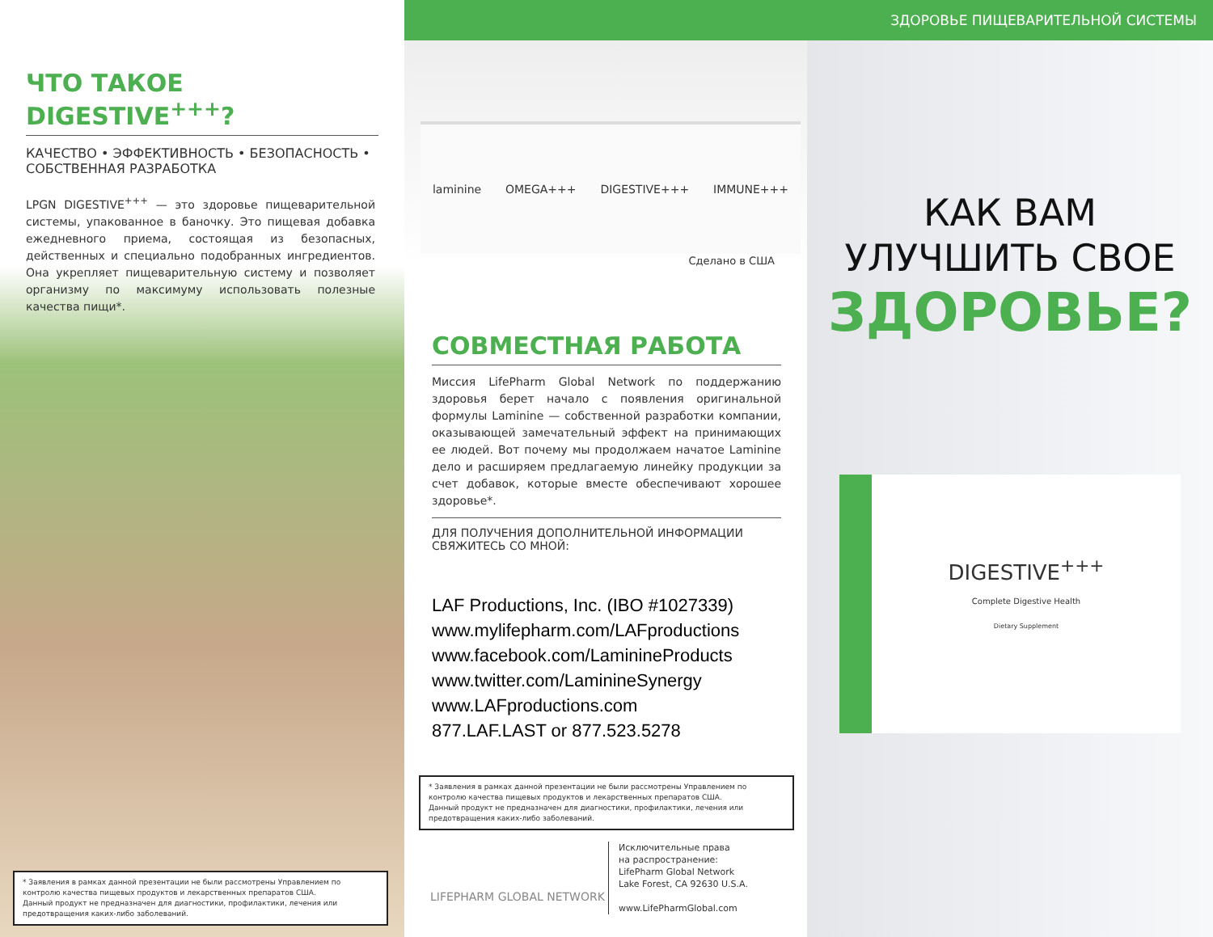ЧТО ТАКОЕ DIGESTIVE<sup>+++</sup>?
КАЧЕСТВО • ЭФФЕКТИВНОСТЬ • БЕЗОПАСНОСТЬ • СОБСТВЕННАЯ РАЗРАБОТКА
LPGN DIGESTIVE<sup>+++</sup> — это здоровье пищеварительной системы, упакованное в баночку. Это пищевая добавка ежедневного приема, состоящая из безопасных, действенных и специально подобранных ингредиентов. Она укрепляет пищеварительную систему и позволяет организму по максимуму использовать полезные качества пищи*.
* Заявления в рамках данной презентации не были рассмотрены Управлением по контролю качества пищевых продуктов и лекарственных препаратов США.
Данный продукт не предназначен для диагностики, профилактики, лечения или предотвращения каких-либо заболеваний.
laminine OMEGA+++ DIGESTIVE+++ IMMUNE+++
Сделано в США
СОВМЕСТНАЯ РАБОТА
Миссия LifePharm Global Network по поддержанию здоровья берет начало с появления оригинальной формулы Laminine — собственной разработки компании, оказывающей замечательный эффект на принимающих ее людей. Вот почему мы продолжаем начатое Laminine дело и расширяем предлагаемую линейку продукции за счет добавок, которые вместе обеспечивают хорошее здоровье*.
ДЛЯ ПОЛУЧЕНИЯ ДОПОЛНИТЕЛЬНОЙ ИНФОРМАЦИИ СВЯЖИТЕСЬ СО МНОЙ:
LAF Productions, Inc. (IBO #1027339)
www.mylifepharm.com/LAFproductions
www.facebook.com/LamininePro­ducts
www.twitter.com/LaminineSynergy
www.LAFproductions.com
877.LAF.LAST or 877.523.5278
* Заявления в рамках данной презентации не были рассмотрены Управлением по контролю качества пищевых продуктов и лекарственных препаратов США.
Данный продукт не предназначен для диагностики, профилактики, лечения или предотвращения каких-либо заболеваний.
LIFEPHARM GLOBAL NETWORK
Исключительные права
на распространение:
LifePharm Global Network
Lake Forest, CA 92630 U.S.A.
www.LifePharmGlobal.com
ЗДОРОВЬЕ ПИЩЕВАРИТЕЛЬНОЙ СИСТЕМЫ
КАК ВАМ
УЛУЧШИТЬ СВОЕ
ЗДОРОВЬЕ?
DIGESTIVE<sup>+++</sup>
Complete Digestive Health
Dietary Supplement